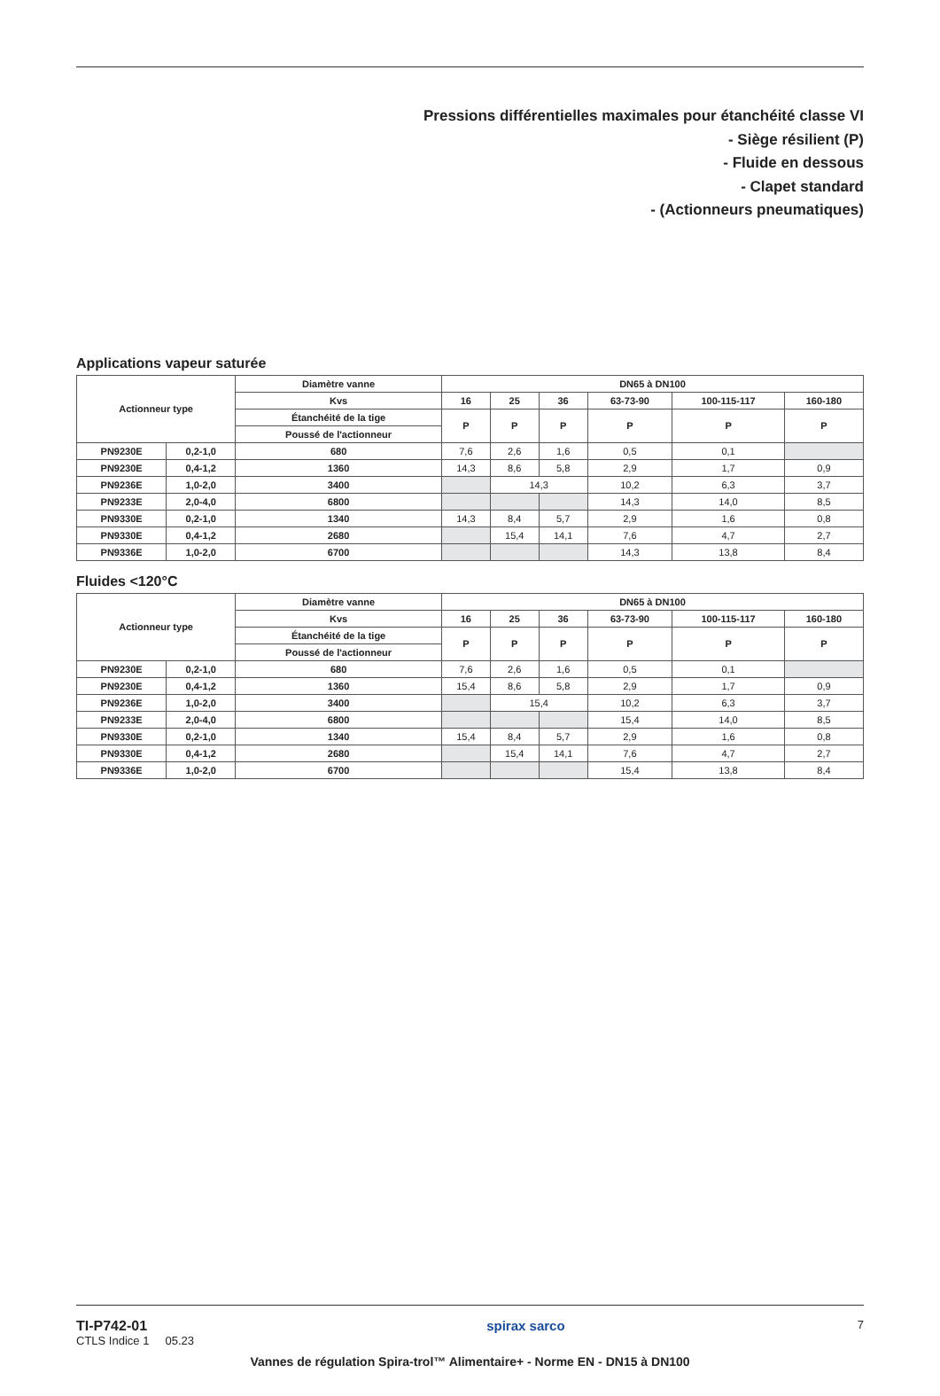Pressions différentielles maximales pour étanchéité classe VI
- Siège résilient (P)
- Fluide en dessous
- Clapet standard
- (Actionneurs pneumatiques)
Applications vapeur saturée
| Actionneur type | | Diamètre vanne | DN65 à DN100 | | | | | |
| --- | --- | --- | --- | --- | --- | --- | --- | --- |
| | | Kvs | 16 | 25 | 36 | 63-73-90 | 100-115-117 | 160-180 |
| | | Étanchéité de la tige | P | P | P | P | P | P |
| | | Poussé de l'actionneur | | | | | | |
| PN9230E | 0,2-1,0 | 680 | 7,6 | 2,6 | 1,6 | 0,5 | 0,1 | |
| PN9230E | 0,4-1,2 | 1360 | 14,3 | 8,6 | 5,8 | 2,9 | 1,7 | 0,9 |
| PN9236E | 1,0-2,0 | 3400 | | 14,3 | | 10,2 | 6,3 | 3,7 |
| PN9233E | 2,0-4,0 | 6800 | | | | 14,3 | 14,0 | 8,5 |
| PN9330E | 0,2-1,0 | 1340 | 14,3 | 8,4 | 5,7 | 2,9 | 1,6 | 0,8 |
| PN9330E | 0,4-1,2 | 2680 | | 15,4 | 14,1 | 7,6 | 4,7 | 2,7 |
| PN9336E | 1,0-2,0 | 6700 | | | | 14,3 | 13,8 | 8,4 |
Fluides <120°C
| Actionneur type | | Diamètre vanne | DN65 à DN100 | | | | | |
| --- | --- | --- | --- | --- | --- | --- | --- | --- |
| | | Kvs | 16 | 25 | 36 | 63-73-90 | 100-115-117 | 160-180 |
| | | Étanchéité de la tige | P | P | P | P | P | P |
| | | Poussé de l'actionneur | | | | | | |
| PN9230E | 0,2-1,0 | 680 | 7,6 | 2,6 | 1,6 | 0,5 | 0,1 | |
| PN9230E | 0,4-1,2 | 1360 | 15,4 | 8,6 | 5,8 | 2,9 | 1,7 | 0,9 |
| PN9236E | 1,0-2,0 | 3400 | | 15,4 | | 10,2 | 6,3 | 3,7 |
| PN9233E | 2,0-4,0 | 6800 | | | | 15,4 | 14,0 | 8,5 |
| PN9330E | 0,2-1,0 | 1340 | 15,4 | 8,4 | 5,7 | 2,9 | 1,6 | 0,8 |
| PN9330E | 0,4-1,2 | 2680 | | 15,4 | 14,1 | 7,6 | 4,7 | 2,7 |
| PN9336E | 1,0-2,0 | 6700 | | | | 15,4 | 13,8 | 8,4 |
TI-P742-01
CTLS Indice 1 05.23
spirax sarco
7
Vannes de régulation Spira-trol™ Alimentaire+ - Norme EN - DN15 à DN100